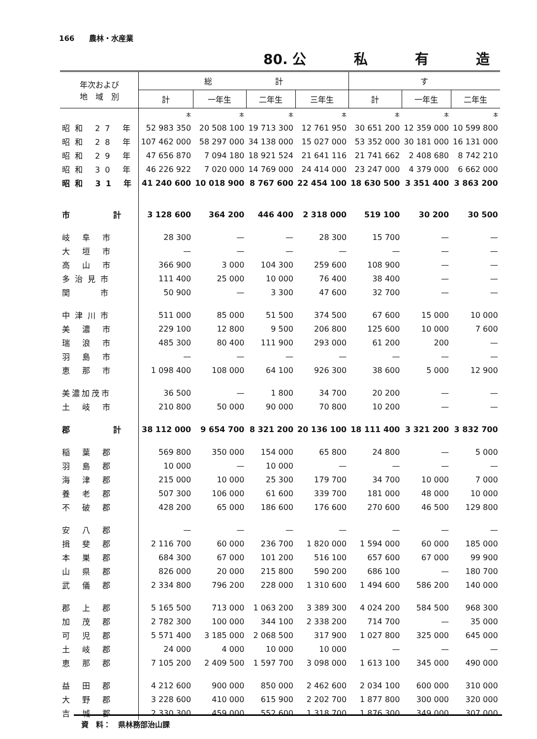166　　農林・水産業
80. 公 私 有 造
| 年次および 地 域 別 | 総 計 | | | | す | | |
| --- | --- | --- | --- | --- | --- | --- | --- |
| | 計 | 一年生 | 二年生 | 三年生 | 計 | 一年生 | 二年生 |
| | 本 | 本 | 本 | 本 | 本 | 本 | 本 |
| 昭和 27 年 | 52 983 350 | 20 508 100 | 19 713 300 | 12 761 950 | 30 651 200 | 12 359 000 | 10 599 800 |
| 昭和 28 年 | 107 462 000 | 58 297 000 | 34 138 000 | 15 027 000 | 53 352 000 | 30 181 000 | 16 131 000 |
| 昭和 29 年 | 47 656 870 | 7 094 180 | 18 921 524 | 21 641 116 | 21 741 662 | 2 408 680 | 8 742 210 |
| 昭和 30 年 | 46 226 922 | 7 020 000 | 14 769 000 | 24 414 000 | 23 247 000 | 4 379 000 | 6 662 000 |
| 昭和 31 年 | 41 240 600 | 10 018 900 | 8 767 600 | 22 454 100 | 18 630 500 | 3 351 400 | 3 863 200 |
| 市 計 | 3 128 600 | 364 200 | 446 400 | 2 318 000 | 519 100 | 30 200 | 30 500 |
| 岐 阜 市 | 28 300 | — | — | 28 300 | 15 700 | — | — |
| 大 垣 市 | — | — | — | — | — | — | — |
| 高 山 市 | 366 900 | 3 000 | 104 300 | 259 600 | 108 900 | — | — |
| 多治見市 | 111 400 | 25 000 | 10 000 | 76 400 | 38 400 | — | — |
| 関 市 | 50 900 | — | 3 300 | 47 600 | 32 700 | — | — |
| 中津川市 | 511 000 | 85 000 | 51 500 | 374 500 | 67 600 | 15 000 | 10 000 |
| 美 濃 市 | 229 100 | 12 800 | 9 500 | 206 800 | 125 600 | 10 000 | 7 600 |
| 瑞 浪 市 | 485 300 | 80 400 | 111 900 | 293 000 | 61 200 | 200 | — |
| 羽 島 市 | — | — | — | — | — | — | — |
| 恵 那 市 | 1 098 400 | 108 000 | 64 100 | 926 300 | 38 600 | 5 000 | 12 900 |
| 美濃加茂市 | 36 500 | — | 1 800 | 34 700 | 20 200 | — | — |
| 土 岐 市 | 210 800 | 50 000 | 90 000 | 70 800 | 10 200 | — | — |
| 郡 計 | 38 112 000 | 9 654 700 | 8 321 200 | 20 136 100 | 18 111 400 | 3 321 200 | 3 832 700 |
| 稲 葉 郡 | 569 800 | 350 000 | 154 000 | 65 800 | 24 800 | — | 5 000 |
| 羽 島 郡 | 10 000 | — | 10 000 | — | — | — | — |
| 海 津 郡 | 215 000 | 10 000 | 25 300 | 179 700 | 34 700 | 10 000 | 7 000 |
| 養 老 郡 | 507 300 | 106 000 | 61 600 | 339 700 | 181 000 | 48 000 | 10 000 |
| 不 破 郡 | 428 200 | 65 000 | 186 600 | 176 600 | 270 600 | 46 500 | 129 800 |
| 安 八 郡 | — | — | — | — | — | — | — |
| 揖 斐 郡 | 2 116 700 | 60 000 | 236 700 | 1 820 000 | 1 594 000 | 60 000 | 185 000 |
| 本 巣 郡 | 684 300 | 67 000 | 101 200 | 516 100 | 657 600 | 67 000 | 99 900 |
| 山 県 郡 | 826 000 | 20 000 | 215 800 | 590 200 | 686 100 | — | 180 700 |
| 武 儀 郡 | 2 334 800 | 796 200 | 228 000 | 1 310 600 | 1 494 600 | 586 200 | 140 000 |
| 郡 上 郡 | 5 165 500 | 713 000 | 1 063 200 | 3 389 300 | 4 024 200 | 584 500 | 968 300 |
| 加 茂 郡 | 2 782 300 | 100 000 | 344 100 | 2 338 200 | 714 700 | — | 35 000 |
| 可 児 郡 | 5 571 400 | 3 185 000 | 2 068 500 | 317 900 | 1 027 800 | 325 000 | 645 000 |
| 土 岐 郡 | 24 000 | 4 000 | 10 000 | 10 000 | — | — | — |
| 恵 那 郡 | 7 105 200 | 2 409 500 | 1 597 700 | 3 098 000 | 1 613 100 | 345 000 | 490 000 |
| 益 田 郡 | 4 212 600 | 900 000 | 850 000 | 2 462 600 | 2 034 100 | 600 000 | 310 000 |
| 大 野 郡 | 3 228 600 | 410 000 | 615 900 | 2 202 700 | 1 877 800 | 300 000 | 320 000 |
| 吉 城 郡 | 2 330 300 | 459 000 | 552 600 | 1 318 700 | 1 876 300 | 349 000 | 307 000 |
　資　料：　県林務部治山課